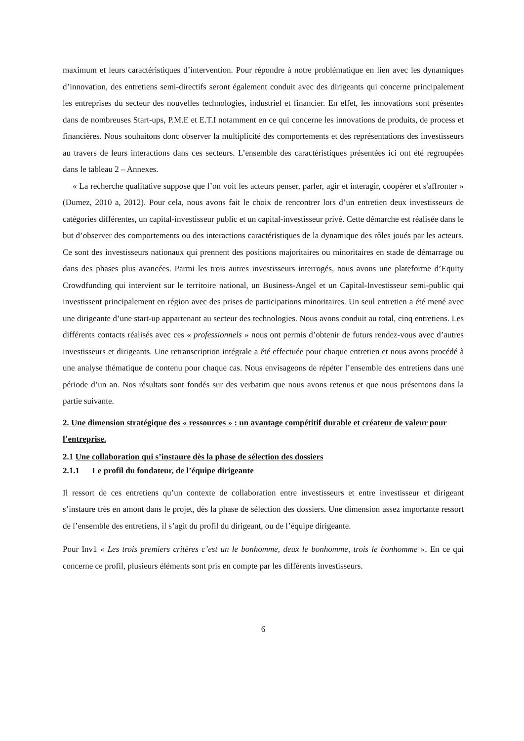maximum et leurs caractéristiques d’intervention. Pour répondre à notre problématique en lien avec les dynamiques d’innovation, des entretiens semi-directifs seront également conduit avec des dirigeants qui concerne principalement les entreprises du secteur des nouvelles technologies, industriel et financier. En effet, les innovations sont présentes dans de nombreuses Start-ups, P.M.E et E.T.I notamment en ce qui concerne les innovations de produits, de process et financières. Nous souhaitons donc observer la multiplicité des comportements et des représentations des investisseurs au travers de leurs interactions dans ces secteurs. L’ensemble des caractéristiques présentées ici ont été regroupées dans le tableau 2 – Annexes.
« La recherche qualitative suppose que l’on voit les acteurs penser, parler, agir et interagir, coopérer et s'affronter » (Dumez, 2010 a, 2012). Pour cela, nous avons fait le choix de rencontrer lors d’un entretien deux investisseurs de catégories différentes, un capital-investisseur public et un capital-investisseur privé. Cette démarche est réalisée dans le but d’observer des comportements ou des interactions caractéristiques de la dynamique des rôles joués par les acteurs. Ce sont des investisseurs nationaux qui prennent des positions majoritaires ou minoritaires en stade de démarrage ou dans des phases plus avancées. Parmi les trois autres investisseurs interrogés, nous avons une plateforme d’Equity Crowdfunding qui intervient sur le territoire national, un Business-Angel et un Capital-Investisseur semi-public qui investissent principalement en région avec des prises de participations minoritaires. Un seul entretien a été mené avec une dirigeante d’une start-up appartenant au secteur des technologies. Nous avons conduit au total, cinq entretiens. Les différents contacts réalisés avec ces « professionnels » nous ont permis d’obtenir de futurs rendez-vous avec d’autres investisseurs et dirigeants. Une retranscription intégrale a été effectuée pour chaque entretien et nous avons procédé à une analyse thématique de contenu pour chaque cas. Nous envisageons de répéter l’ensemble des entretiens dans une période d’un an. Nos résultats sont fondés sur des verbatim que nous avons retenus et que nous présentons dans la partie suivante.
2. Une dimension stratégique des « ressources » : un avantage compétitif durable et créateur de valeur pour l’entreprise.
2.1 Une collaboration qui s’instaure dès la phase de sélection des dossiers
2.1.1 Le profil du fondateur, de l’équipe dirigeante
Il ressort de ces entretiens qu’un contexte de collaboration entre investisseurs et entre investisseur et dirigeant s’instaure très en amont dans le projet, dès la phase de sélection des dossiers. Une dimension assez importante ressort de l’ensemble des entretiens, il s’agit du profil du dirigeant, ou de l’équipe dirigeante.
Pour Inv1 « Les trois premiers critères c’est un le bonhomme, deux le bonhomme, trois le bonhomme ». En ce qui concerne ce profil, plusieurs éléments sont pris en compte par les différents investisseurs.
6